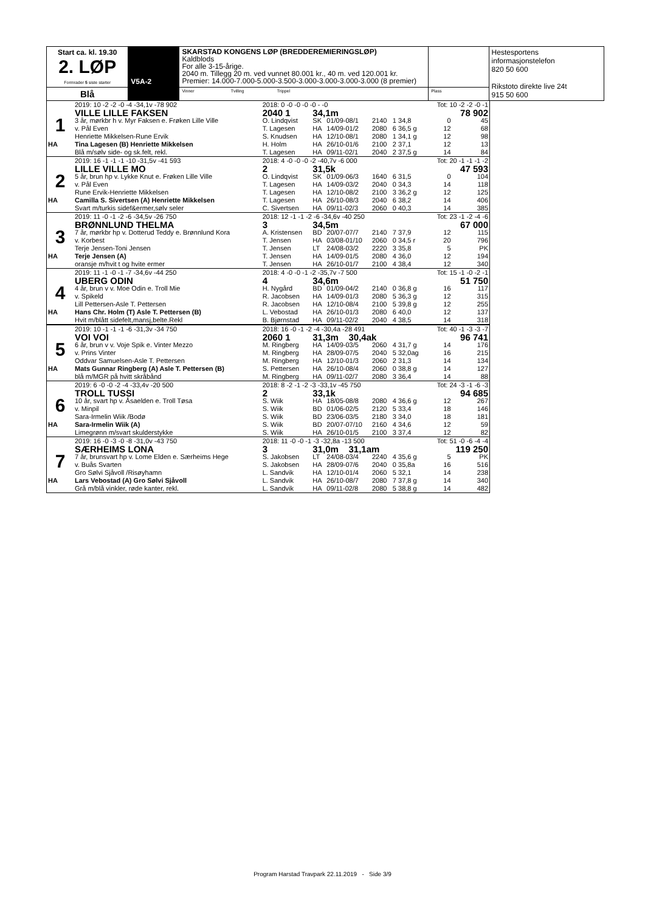| Start ca. kl. 19.30 2. LØP Formrader 5 siste starter | V5A-2 | SKARSTAD KONGENS LØP (BREDDEREMIERINGSLØP) Kaldblods For alle 3-15-årige. 2040 m. Tillegg 20 m. ved vunnet 80.001 kr., 40 m. ved 120.001 kr. Premier: 14.000-7.000-5.000-3.500-3.000-3.000-3.000-3.000 (8 premier) | | Hestesportens informasjonstelefon 820 50 600 Rikstoto direkte live 24t 915 50 600 |
| Blå | | Vinner Tvilling Trippel | Plass | |
| | 2019: 10 -2 -2 -0 -4 -34,1v -78 902 | 2018: 0 -0 -0 -0 -0 - -0 | | | | | Tot: 10 -2 -2 -0 -1 | |
| | VILLE LILLE FAKSEN | 2040 1 | 34,1m | | | | 78 902 | |
| 1 | 3 år, mørkbr h v. Myr Faksen e. Frøken Lille Ville | O. Lindqvist | SK | 01/09-08/1 | 2140 | 1 34,8 | 0 | 45 |
| | v. Pål Even | T. Lagesen | HA | 14/09-01/2 | 2080 | 6 36,5 g | 12 | 68 |
| | Henriette Mikkelsen-Rune Ervik | S. Knudsen | HA | 12/10-08/1 | 2080 | 1 34,1 g | 12 | 98 |
| HA | Tina Lagesen (B) Henriette Mikkelsen | H. Holm | HA | 26/10-01/6 | 2100 | 2 37,1 | 12 | 13 |
| | Blå m/sølv side- og sk.felt, rekl. | T. Lagesen | HA | 09/11-02/1 | 2040 | 2 37,5 g | 14 | 84 |
| | 2019: 16 -1 -1 -1 -10 -31,5v -41 593 | 2018: 4 -0 -0 -0 -2 -40,7v -6 000 | | | | | Tot: 20 -1 -1 -1 -2 | |
| | LILLE VILLE MO | 2 | 31,5k | | | | 47 593 | |
| 2 | 5 år, brun hp v. Lykke Knut e. Frøken Lille Ville | O. Lindqvist | SK | 01/09-06/3 | 1640 | 6 31,5 | 0 | 104 |
| | v. Pål Even | T. Lagesen | HA | 14/09-03/2 | 2040 | 0 34,3 | 14 | 118 |
| | Rune Ervik-Henriette Mikkelsen | T. Lagesen | HA | 12/10-08/2 | 2100 | 3 36,2 g | 12 | 125 |
| HA | Camilla S. Sivertsen (A) Henriette Mikkelsen | T. Lagesen | HA | 26/10-08/3 | 2040 | 6 38,2 | 14 | 406 |
| | Svart m/turkis sidef&ermer,sølv seler | C. Sivertsen | HA | 09/11-02/3 | 2060 | 0 40,3 | 14 | 385 |
| | 2019: 11 -0 -1 -2 -6 -34,5v -26 750 | 2018: 12 -1 -1 -2 -6 -34,6v -40 250 | | | | | Tot: 23 -1 -2 -4 -6 | |
| | BRØNNLUND THELMA | 3 | 34,5m | | | | 67 000 | |
| 3 | 7 år, mørkbr hp v. Dotterud Teddy e. Brønnlund Kora | A. Kristensen | BD | 20/07-07/7 | 2140 | 7 37,9 | 12 | 115 |
| | v. Korbest | T. Jensen | HA | 03/08-01/10 | 2060 | 0 34,5 r | 20 | 796 |
| | Terje Jensen-Toni Jensen | T. Jensen | LT | 24/08-03/2 | 2220 | 3 35,8 | 5 | PK |
| HA | Terje Jensen (A) | T. Jensen | HA | 14/09-01/5 | 2080 | 4 36,0 | 12 | 194 |
| | oransje m/hvit t og hvite ermer | T. Jensen | HA | 26/10-01/7 | 2100 | 4 38,4 | 12 | 340 |
| | 2019: 11 -1 -0 -1 -7 -34,6v -44 250 | 2018: 4 -0 -0 -1 -2 -35,7v -7 500 | | | | | Tot: 15 -1 -0 -2 -1 | |
| | UBERG ODIN | 4 | 34,6m | | | | 51 750 | |
| 4 | 4 år, brun v v. Moe Odin e. Troll Mie | H. Nygård | BD | 01/09-04/2 | 2140 | 0 36,8 g | 16 | 117 |
| | v. Spikeld | R. Jacobsen | HA | 14/09-01/3 | 2080 | 5 36,3 g | 12 | 315 |
| | Lill Pettersen-Asle T. Pettersen | R. Jacobsen | HA | 12/10-08/4 | 2100 | 5 39,8 g | 12 | 255 |
| HA | Hans Chr. Holm (T) Asle T. Pettersen (B) | L. Vebostad | HA | 26/10-01/3 | 2080 | 6 40,0 | 12 | 137 |
| | Hvit m/blått sidefelt,mansj,belte.Rekl | B. Bjørnstad | HA | 09/11-02/2 | 2040 | 4 38,5 | 14 | 318 |
| | 2019: 10 -1 -1 -1 -6 -31,3v -34 750 | 2018: 16 -0 -1 -2 -4 -30,4a -28 491 | | | | | Tot: 40 -1 -3 -3 -7 | |
| | VOI VOI | 2060 1 | 31,3m 30,4ak | | | | 96 741 | |
| 5 | 6 år, brun v v. Voje Spik e. Vinter Mezzo | M. Ringberg | HA | 14/09-03/5 | 2060 | 4 31,7 g | 14 | 176 |
| | v. Prins Vinter | M. Ringberg | HA | 28/09-07/5 | 2040 | 5 32,0ag | 16 | 215 |
| | Oddvar Samuelsen-Asle T. Pettersen | M. Ringberg | HA | 12/10-01/3 | 2060 | 2 31,3 | 14 | 134 |
| HA | Mats Gunnar Ringberg (A) Asle T. Pettersen (B) | S. Pettersen | HA | 26/10-08/4 | 2060 | 0 38,8 g | 14 | 127 |
| | blå m/MGR på hvitt skråbånd | M. Ringberg | HA | 09/11-02/7 | 2080 | 3 36,4 | 14 | 88 |
| | 2019: 6 -0 -0 -2 -4 -33,4v -20 500 | 2018: 8 -2 -1 -2 -3 -33,1v -45 750 | | | | | Tot: 24 -3 -1 -6 -3 | |
| | TROLL TUSSI | 2 | 33,1k | | | | 94 685 | |
| 6 | 10 år, svart hp v. Åsaelden e. Troll Tøsa | S. Wiik | HA | 18/05-08/8 | 2080 | 4 36,6 g | 12 | 267 |
| | v. Minpil | S. Wiik | BD | 01/06-02/5 | 2120 | 5 33,4 | 18 | 146 |
| | Sara-Irmelin Wiik /Bodø | S. Wiik | BD | 23/06-03/5 | 2180 | 3 34,0 | 18 | 181 |
| HA | Sara-Irmelin Wiik (A) | S. Wiik | BD | 20/07-07/10 | 2160 | 4 34,6 | 12 | 59 |
| | Limegrønn m/svart skulderstykke | S. Wiik | HA | 26/10-01/5 | 2100 | 3 37,4 | 12 | 82 |
| | 2019: 16 -0 -3 -0 -8 -31,0v -43 750 | 2018: 11 -0 -0 -1 -3 -32,8a -13 500 | | | | | Tot: 51 -0 -6 -4 -4 | |
| | SÆRHEIMS LONA | 3 | 31,0m 31,1am | | | | 119 250 | |
| 7 | 7 år, brunsvart hp v. Lome Elden e. Særheims Hege | S. Jakobsen | LT | 24/08-03/4 | 2240 | 4 35,6 g | 5 | PK |
| | v. Buås Svarten | S. Jakobsen | HA | 28/09-07/6 | 2040 | 0 35,8a | 16 | 516 |
| | Gro Sølvi Sjåvoll /Risøyhamn | L. Sandvik | HA | 12/10-01/4 | 2060 | 5 32,1 | 14 | 238 |
| HA | Lars Vebostad (A) Gro Sølvi Sjåvoll | L. Sandvik | HA | 26/10-08/7 | 2080 | 7 37,8 g | 14 | 340 |
| | Grå m/blå vinkler, røde kanter, rekl. | L. Sandvik | HA | 09/11-02/8 | 2080 | 5 38,8 g | 14 | 482 |
Program Harstad Travpark 22.11.2019 - Side 3/9